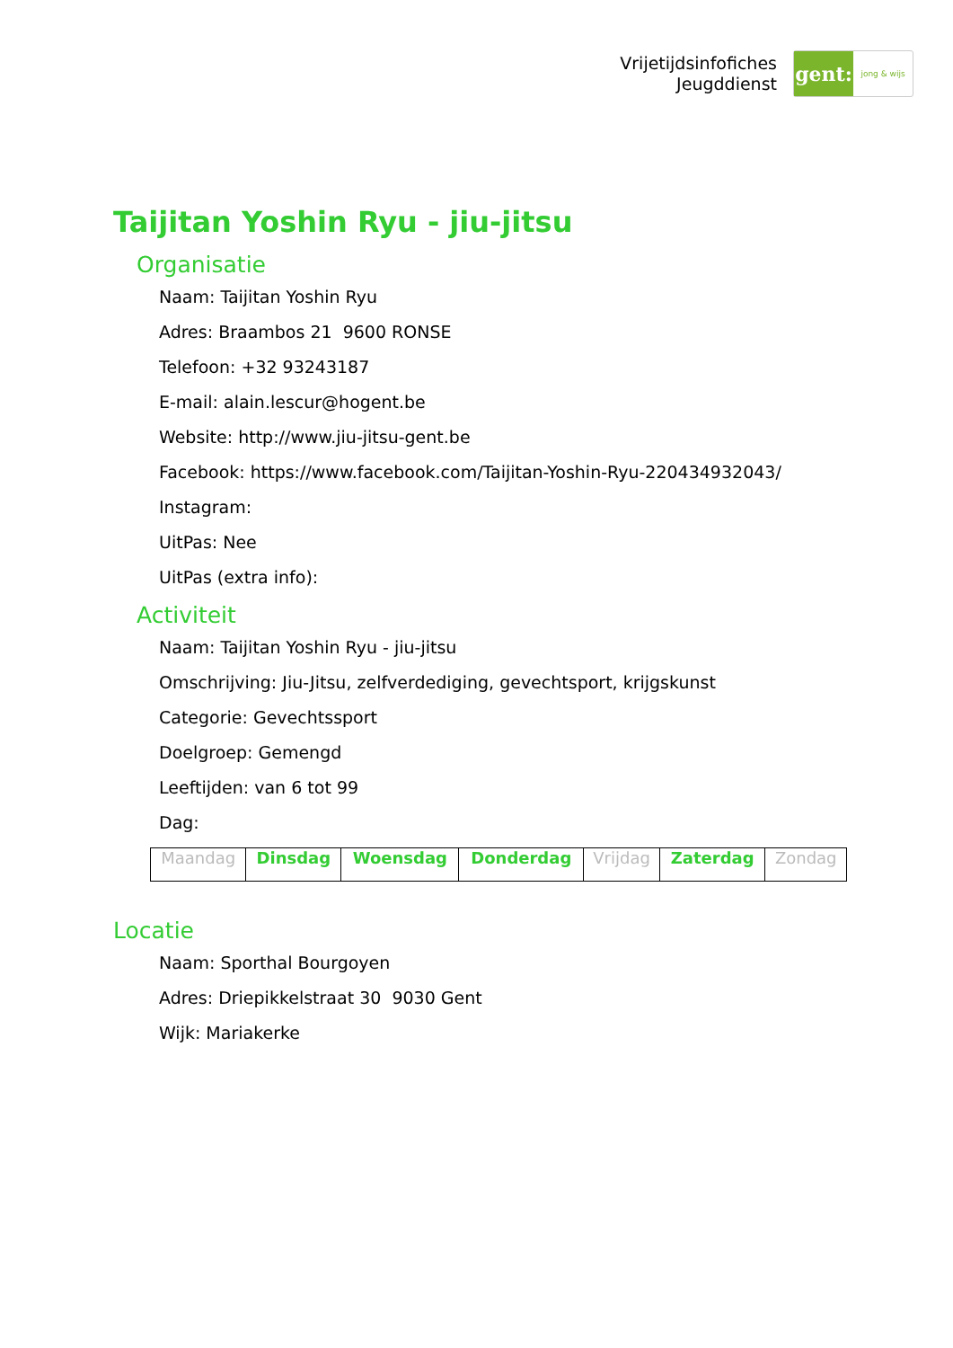Vrijetijdsinfofiches
Jeugddienst
gent:
jong & wijs
Taijitan Yoshin Ryu - jiu-jitsu
Organisatie
Naam: Taijitan Yoshin Ryu
Adres: Braambos 21 9600 RONSE
Telefoon: +32 93243187
E-mail: alain.lescur@hogent.be
Website: http://www.jiu-jitsu-gent.be
Facebook: https://www.facebook.com/Taijitan-Yoshin-Ryu-220434932043/
Instagram:
UitPas: Nee
UitPas (extra info):
Activiteit
Naam: Taijitan Yoshin Ryu - jiu-jitsu
Omschrijving: Jiu-Jitsu, zelfverdediging, gevechtsport, krijgskunst
Categorie: Gevechtssport
Doelgroep: Gemengd
Leeftijden: van 6 tot 99
Dag:
| Maandag | Dinsdag | Woensdag | Donderdag | Vrijdag | Zaterdag | Zondag |
Locatie
Naam: Sporthal Bourgoyen
Adres: Driepikkelstraat 30 9030 Gent
Wijk: Mariakerke